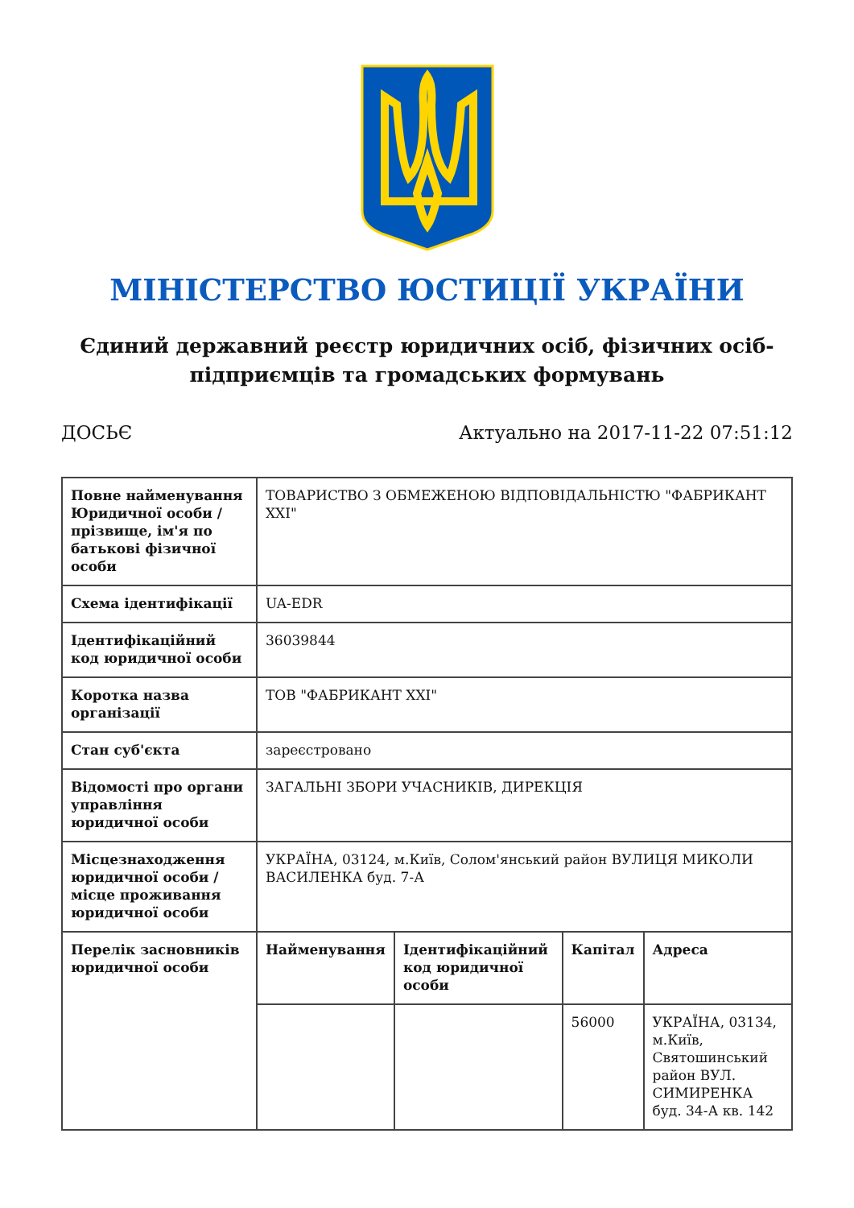МІНІСТЕРСТВО ЮСТИЦІЇ УКРАЇНИ
Єдиний державний реєстр юридичних осіб, фізичних осіб-підприємців та громадських формувань
ДОСЬЄ Актуально на 2017-11-22 07:51:12
| Повне найменування Юридичної особи / прізвище, ім'я по батькові фізичної особи | ТОВАРИСТВО З ОБМЕЖЕНОЮ ВІДПОВІДАЛЬНІСТЮ "ФАБРИКАНТ XXI" | | | |
| Схема ідентифікації | UA-EDR | | | |
| Ідентифікаційний код юридичної особи | 36039844 | | | |
| Коротка назва організації | ТОВ "ФАБРИКАНТ XXI" | | | |
| Стан суб'єкта | зареєстровано | | | |
| Відомості про органи управління юридичної особи | ЗАГАЛЬНІ ЗБОРИ УЧАСНИКІВ, ДИРЕКЦІЯ | | | |
| Місцезнаходження юридичної особи / місце проживання юридичної особи | УКРАЇНА, 03124, м.Київ, Солом'янський район ВУЛИЦЯ МИКОЛИ ВАСИЛЕНКА буд. 7-А | | | |
| Перелік засновників юридичної особи | Найменування | Ідентифікаційний код юридичної особи | Капітал | Адреса |
| | | | 56000 | УКРАЇНА, 03134, м.Київ, Святошинський район ВУЛ. СИМИРЕНКА буд. 34-А кв. 142 |